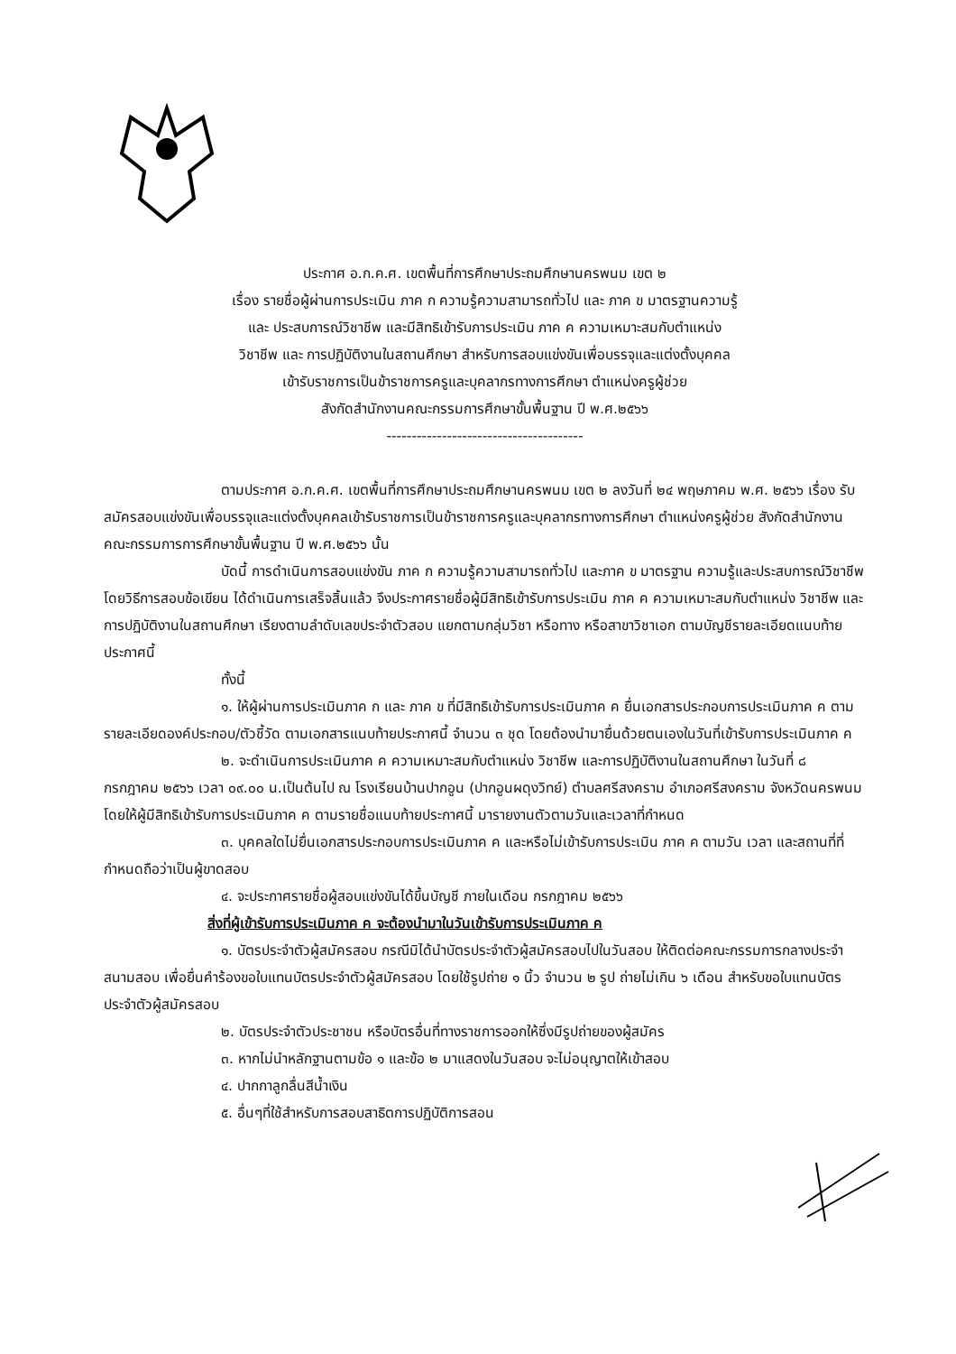ประกาศ อ.ก.ค.ศ. เขตพื้นที่การศึกษาประถมศึกษานครพนม เขต ๒
เรื่อง รายชื่อผู้ผ่านการประเมิน ภาค ก ความรู้ความสามารถทั่วไป และ ภาค ข มาตรฐานความรู้
และ ประสบการณ์วิชาชีพ และมีสิทธิเข้ารับการประเมิน ภาค ค ความเหมาะสมกับตำแหน่ง
วิชาชีพ และ การปฏิบัติงานในสถานศึกษา สำหรับการสอบแข่งขันเพื่อบรรจุและแต่งตั้งบุคคล
เข้ารับราชการเป็นข้าราชการครูและบุคลากรทางการศึกษา ตำแหน่งครูผู้ช่วย
สังกัดสำนักงานคณะกรรมการศึกษาขั้นพื้นฐาน ปี พ.ศ.๒๕๖๖
---------------------------------------
ตามประกาศ อ.ก.ค.ศ. เขตพื้นที่การศึกษาประถมศึกษานครพนม เขต ๒ ลงวันที่ ๒๔ พฤษภาคม พ.ศ. ๒๕๖๖ เรื่อง รับสมัครสอบแข่งขันเพื่อบรรจุและแต่งตั้งบุคคลเข้ารับราชการเป็นข้าราชการครูและบุคลากรทางการศึกษา ตำแหน่งครูผู้ช่วย สังกัดสำนักงานคณะกรรมการการศึกษาขั้นพื้นฐาน ปี พ.ศ.๒๕๖๖ นั้น
บัดนี้ การดำเนินการสอบแข่งขัน ภาค ก ความรู้ความสามารถทั่วไป และภาค ข มาตรฐาน ความรู้และประสบการณ์วิชาชีพ โดยวิธีการสอบข้อเขียน ได้ดำเนินการเสร็จสิ้นแล้ว จึงประกาศรายชื่อผู้มีสิทธิเข้ารับการประเมิน ภาค ค ความเหมาะสมกับตำแหน่ง วิชาชีพ และการปฏิบัติงานในสถานศึกษา เรียงตามลำดับเลขประจำตัวสอบ แยกตามกลุ่มวิชา หรือทาง หรือสาขาวิชาเอก ตามบัญชีรายละเอียดแนบท้ายประกาศนี้
ทั้งนี้
๑. ให้ผู้ผ่านการประเมินภาค ก และ ภาค ข ที่มีสิทธิเข้ารับการประเมินภาค ค ยื่นเอกสารประกอบการประเมินภาค ค ตามรายละเอียดองค์ประกอบ/ตัวชี้วัด ตามเอกสารแนบท้ายประกาศนี้ จำนวน ๓ ชุด โดยต้องนำมายื่นด้วยตนเองในวันที่เข้ารับการประเมินภาค ค
๒. จะดำเนินการประเมินภาค ค ความเหมาะสมกับตำแหน่ง วิชาชีพ และการปฏิบัติงานในสถานศึกษา ในวันที่ ๘ กรกฎาคม ๒๕๖๖ เวลา ๐๙.๐๐ น.เป็นต้นไป ณ โรงเรียนบ้านปากอูน (ปากอูนผดุงวิทย์) ตำบลศรีสงคราม อำเภอศรีสงคราม จังหวัดนครพนม โดยให้ผู้มีสิทธิเข้ารับการประเมินภาค ค ตามรายชื่อแนบท้ายประกาศนี้ มารายงานตัวตามวันและเวลาที่กำหนด
๓. บุคคลใดไม่ยื่นเอกสารประกอบการประเมินภาค ค และหรือไม่เข้ารับการประเมิน ภาค ค ตามวัน เวลา และสถานที่ที่กำหนดถือว่าเป็นผู้ขาดสอบ
๔. จะประกาศรายชื่อผู้สอบแข่งขันได้ขึ้นบัญชี ภายในเดือน กรกฎาคม ๒๕๖๖
สิ่งที่ผู้เข้ารับการประเมินภาค ค จะต้องนำมาในวันเข้ารับการประเมินภาค ค
๑. บัตรประจำตัวผู้สมัครสอบ กรณีมิได้นำบัตรประจำตัวผู้สมัครสอบไปในวันสอบ ให้ติดต่อคณะกรรมการกลางประจำสนามสอบ เพื่อยื่นคำร้องขอใบแทนบัตรประจำตัวผู้สมัครสอบ โดยใช้รูปถ่าย ๑ นิ้ว จำนวน ๒ รูป ถ่ายไม่เกิน ๖ เดือน สำหรับขอใบแทนบัตรประจำตัวผู้สมัครสอบ
๒. บัตรประจำตัวประชาชน หรือบัตรอื่นที่ทางราชการออกให้ซึ่งมีรูปถ่ายของผู้สมัคร
๓. หากไม่นำหลักฐานตามข้อ ๑ และข้อ ๒ มาแสดงในวันสอบ จะไม่อนุญาตให้เข้าสอบ
๔. ปากกาลูกลื่นสีน้ำเงิน
๕. อื่นๆที่ใช้สำหรับการสอบสาธิตการปฏิบัติการสอน